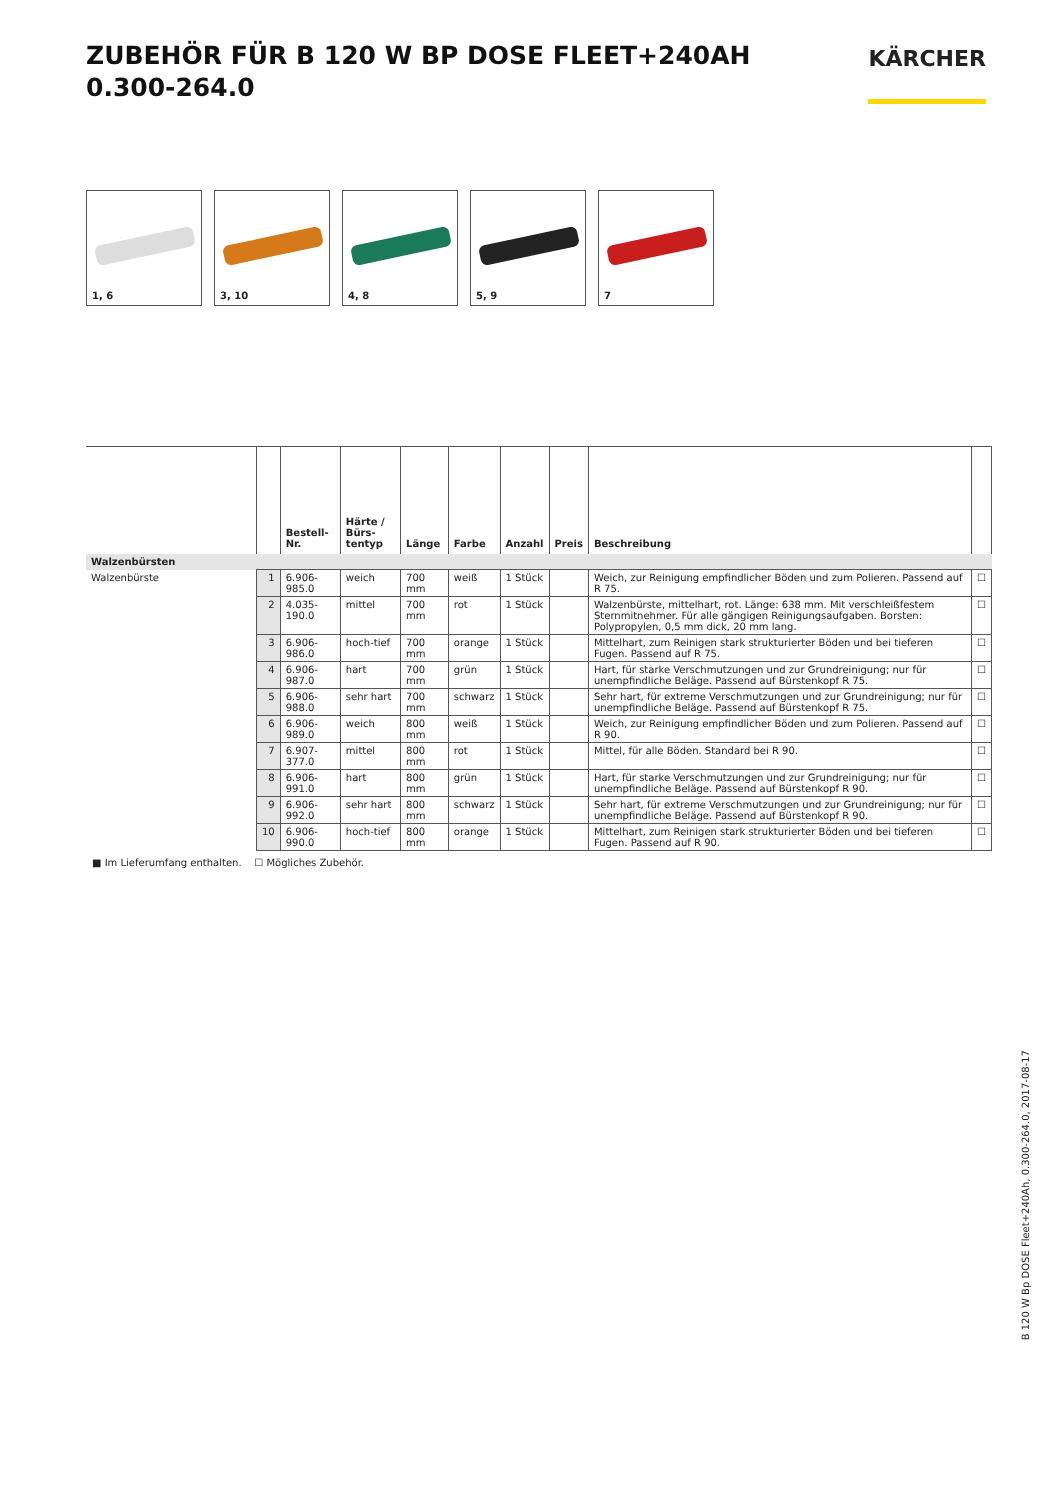ZUBEHÖR FÜR B 120 W BP DOSE FLEET+240AH
0.300-264.0
KÄRCHER
1, 6
3, 10
4, 8
5, 9
7
| | | Bestell-Nr. | Härte / Bürs- tentyp | Länge | Farbe | Anzahl | Preis | Beschreibung | |
| --- | --- | --- | --- | --- | --- | --- | --- | --- | --- |
| Walzenbürsten | | | | | | | | | |
| Walzenbürste | 1 | 6.906-985.0 | weich | 700 mm | weiß | 1 Stück | | Weich, zur Reinigung empfindlicher Böden und zum Polieren. Passend auf R 75. | ☐ |
| | 2 | 4.035-190.0 | mittel | 700 mm | rot | 1 Stück | | Walzenbürste, mittelhart, rot. Länge: 638 mm. Mit verschleißfestem Sternmitnehmer. Für alle gängigen Reinigungsaufgaben. Borsten: Polypropylen, 0,5 mm dick, 20 mm lang. | ☐ |
| | 3 | 6.906-986.0 | hoch-tief | 700 mm | orange | 1 Stück | | Mittelhart, zum Reinigen stark strukturierter Böden und bei tieferen Fugen. Passend auf R 75. | ☐ |
| | 4 | 6.906-987.0 | hart | 700 mm | grün | 1 Stück | | Hart, für starke Verschmutzungen und zur Grundreinigung; nur für unempfindliche Beläge. Passend auf Bürstenkopf R 75. | ☐ |
| | 5 | 6.906-988.0 | sehr hart | 700 mm | schwarz | 1 Stück | | Sehr hart, für extreme Verschmutzungen und zur Grundreinigung; nur für unempfindliche Beläge. Passend auf Bürstenkopf R 75. | ☐ |
| | 6 | 6.906-989.0 | weich | 800 mm | weiß | 1 Stück | | Weich, zur Reinigung empfindlicher Böden und zum Polieren. Passend auf R 90. | ☐ |
| | 7 | 6.907-377.0 | mittel | 800 mm | rot | 1 Stück | | Mittel, für alle Böden. Standard bei R 90. | ☐ |
| | 8 | 6.906-991.0 | hart | 800 mm | grün | 1 Stück | | Hart, für starke Verschmutzungen und zur Grundreinigung; nur für unempfindliche Beläge. Passend auf Bürstenkopf R 90. | ☐ |
| | 9 | 6.906-992.0 | sehr hart | 800 mm | schwarz | 1 Stück | | Sehr hart, für extreme Verschmutzungen und zur Grundreinigung; nur für unempfindliche Beläge. Passend auf Bürstenkopf R 90. | ☐ |
| | 10 | 6.906-990.0 | hoch-tief | 800 mm | orange | 1 Stück | | Mittelhart, zum Reinigen stark strukturierter Böden und bei tieferen Fugen. Passend auf R 90. | ☐ |
■ Im Lieferumfang enthalten. ☐ Mögliches Zubehör.
B 120 W Bp DOSE Fleet+240Ah, 0.300-264.0, 2017-08-17